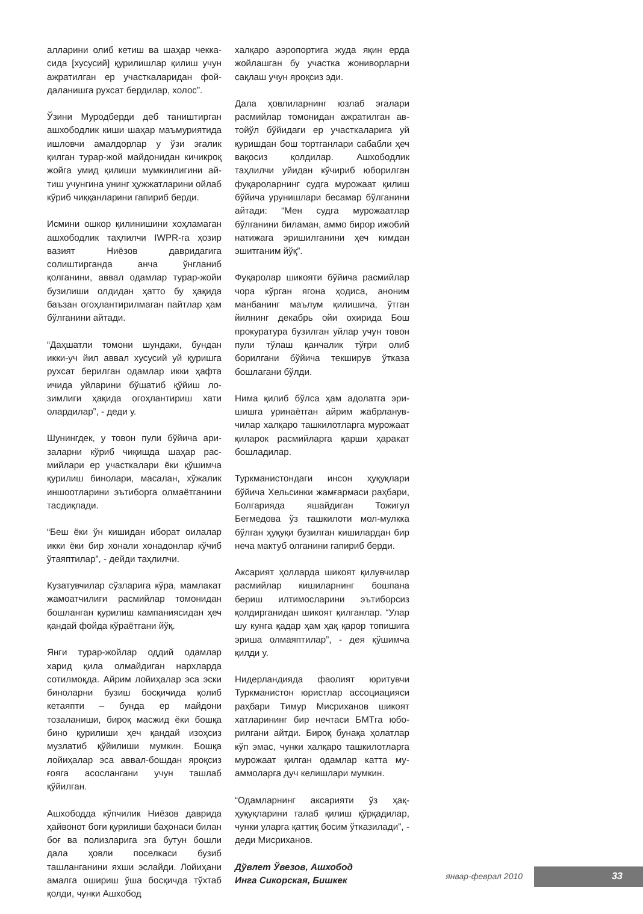алларини олиб кетиш ва шаҳар чекка­сида [хусусий] қурилишлар қилиш учун ажратилган ер участкаларидан фой­даланишга рухсат бердилар, холос”.
Ўзини Муродберди деб таништирган ашхободлик киши шаҳар маъмурияти­да ишловчи амалдорлар у ўзи эгалик қилган турар-жой майдонидан кичикроқ жойга умид қилиши мумкинлигини ай­тиш учунгина унинг ҳужжатларини ой­лаб кўриб чиққанларини гапириб бер­ди.
Исмини ошкор қилинишини хоҳла­маган ашхободлик таҳлилчи IWPR-га ҳозир вазият Ниёзов даврида­гига солиштирганда анча ўнгланиб қолганини, аввал одамлар турар-жойи бузилиши олдидан ҳатто бу ҳақида баъзан огоҳлантирилмаган пайтлар ҳам бўлганини айтади.
“Даҳшатли томони шундаки, бундан икки-уч йил аввал хусусий уй қуришга рухсат берилган одамлар икки ҳафта ичида уйларини бўшатиб қўйиш ло­зимлиги ҳақида огоҳлантириш хати олардилар”, - деди у.
Шунингдек, у товон пули бўйича ари­заларни кўриб чиқишда шаҳар рас­мийлари ер участкалари ёки қўшимча қурилиш бинолари, масалан, хўжалик иншоотларини эътиборга олмаётгани­ни тасдиқлади.
“Беш ёки ўн кишидан иборат оилалар икки ёки бир хонали хонадонлар кўчиб ўтаяптилар”, - дейди таҳлилчи.
Кузатувчилар сўзларига кўра, мамла­кат жамоатчилиги расмийлар томони­дан бошланган қурилиш кампанияси­дан ҳеч қандай фойда кўраётгани йўқ.
Янги турар-жойлар оддий одамлар харид қила олмайдиган нархларда сотилмоқда. Айрим лойиҳалар эса эски биноларни бузиш босқичида қолиб кетаяпти – бунда ер майдони тозаланиши, бироқ масжид ёки бошқа бино қурилиши ҳеч қандай изоҳсиз музлатиб қўйилиши мумкин. Бошқа лойиҳалар эса аввал-бошдан яроқсиз ғояга асослангани учун ташлаб қўйилган.
Ашхободда кўпчилик Ниёзов даври­да ҳайвонот боғи қурилиши баҳонаси билан боғ ва полизларига эга бу­тун бошли дала ҳовли поселкаси бузиб ташланганини яхши эслай­ди. Лойиҳани амалга ошириш ўша босқичда тўхтаб қолди, чунки Ашхобод
халқаро аэропортига жуда яқин ерда жойлашган бу участка жониворларни сақлаш учун яроқсиз эди.
Дала ҳовлиларнинг юзлаб эгалари расмийлар томонидан ажратилган ав­тойўл бўйидаги ер участкаларига уй қуришдан бош тортганлари сабабли ҳеч вақосиз қолдилар. Ашхободлик таҳлилчи уйидан кўчириб юборилган фуқароларнинг судга мурожаат қилиш бўйича урунишлари бесамар бўлгани­ни айтади: “Мен судга мурожаатлар бўлганини биламан, аммо бирор ижо­бий натижага эришилганини ҳеч ким­дан эшитганим йўқ”.
Фуқаролар шикояти бўйича расмий­лар чора кўрган ягона ҳодиса, аноним манбанинг маълум қилишича, ўтган йилнинг декабрь ойи охирида Бош прокуратура бузилган уйлар учун то­вон пули тўлаш қанчалик тўғри олиб борилгани бўйича текширув ўтказа бошлагани бўлди.
Нима қилиб бўлса ҳам адолатга эри­шишга уринаётган айрим жабрланув­чилар халқаро ташкилотларга му­рожаат қиларок расмийларга қарши ҳаракат бошладилар.
Туркманистондаги инсон ҳуқуқлари бўйича Хельсинки жамғармаси раҳбари, Болгарияда яшайдиган Тожи­гул Бегмедова ўз ташкилоти мол-мулк­ка бўлган ҳуқуқи бузилган кишилардан бир неча мактуб олганини гапириб берди.
Аксарият ҳолларда шикоят қилувчилар расмийлар кишиларнинг бошпана бериш илтимосларини эътиборсиз қолдирганидан шикоят қилганлар. “Улар шу кунга қадар ҳам ҳақ қарор топишига эриша олмаяптилар”, - дея қўшимча қилди у.
Нидерландияда фаолият юритувчи Туркманистон юристлар ассоциация­си раҳбари Тимур Мисриханов шикоят хатларининг бир нечтаси БМТга юбо­рилгани айтди. Бироқ бунақа ҳолатлар кўп эмас, чунки халқаро ташкилотлар­га мурожаат қилган одамлар катта му­аммоларга дуч келишлари мумкин.
“Одамларнинг аксарияти ўз ҳақ-ҳуқуқларини талаб қилиш қўрқадилар, чунки уларга қаттиқ босим ўтказила­ди”, - деди Мисриханов.
Дўвлет Ўвезов, Ашхобод
Инга Сикорская, Бишкек
январ-феврал 2010 33